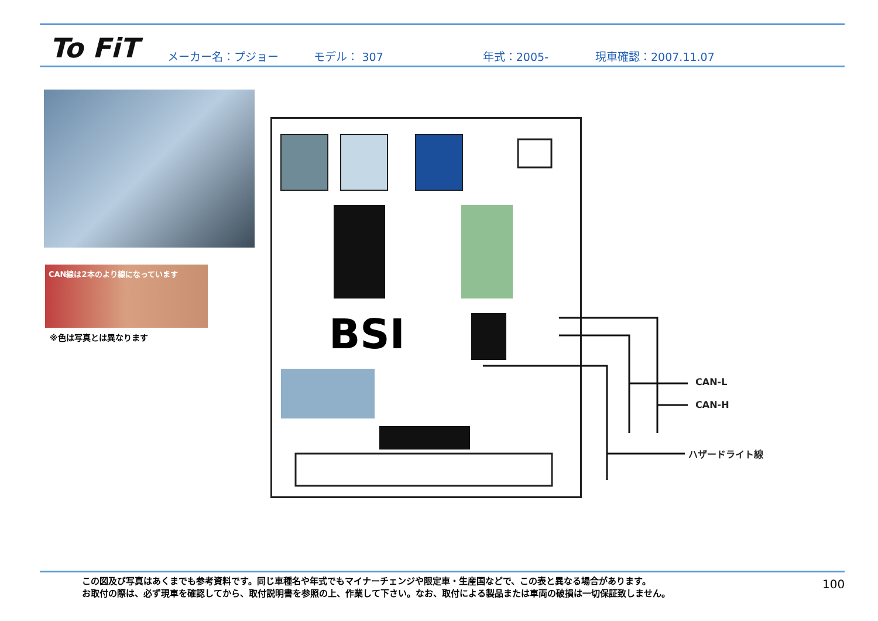To FiT
メーカー名：プジョー モデル： 307 年式：2005- 現車確認：2007.11.07
CAN線は2本のより線になっています
※色は写真とは異なります BSI
CAN-L
CAN-H
ハザードライト線
この図及び写真はあくまでも参考資料です。同じ車種名や年式でもマイナーチェンジや限定車・生産国などで、この表と異なる場合があります。
お取付の際は、必ず現車を確認してから、取付説明書を参照の上、作業して下さい。なお、取付による製品または車両の破損は一切保証致しません。
100